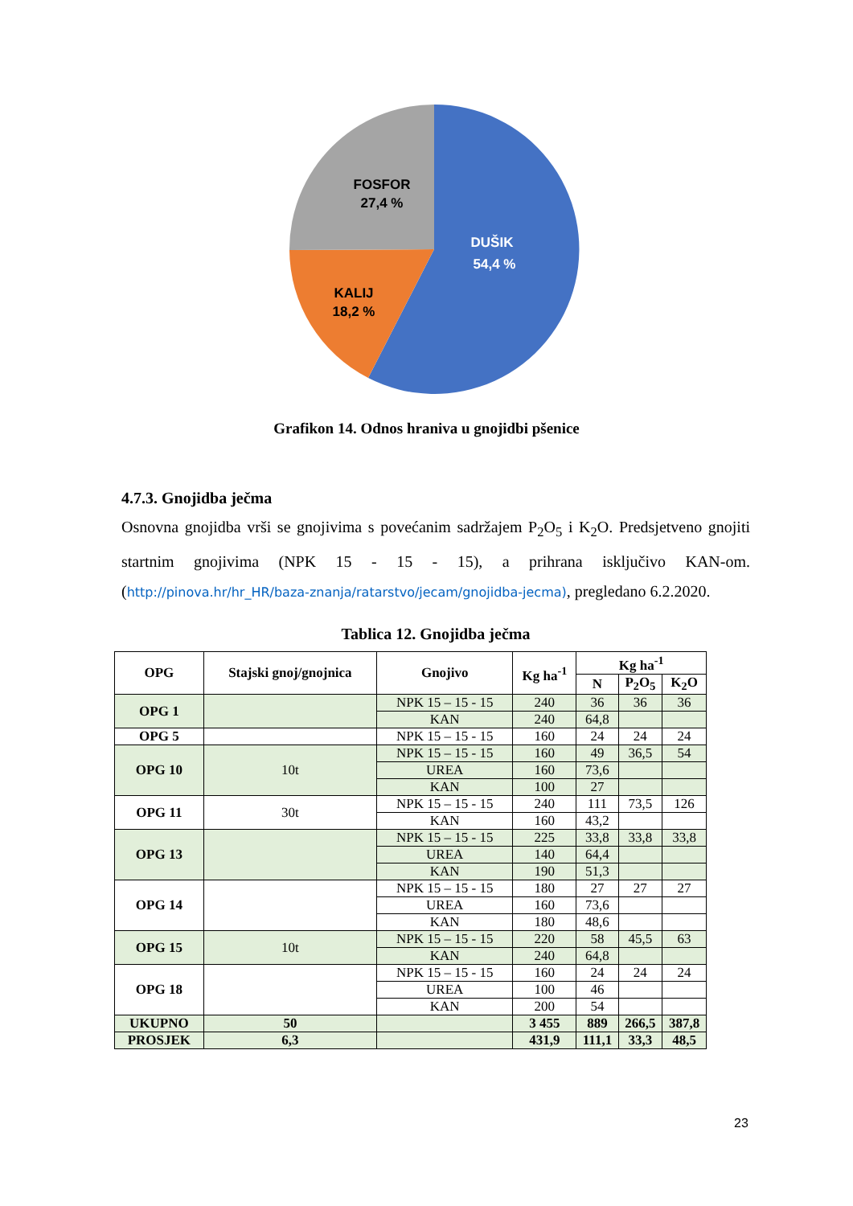FOSFOR
27,4 %
DUŠIK
54,4 %
KALIJ
18,2 %
Grafikon 14. Odnos hraniva u gnojidbi pšenice
4.7.3. Gnojidba ječma
Osnovna gnojidba vrši se gnojivima s povećanim sadržajem P<sub>2</sub>O<sub>5</sub> i K<sub>2</sub>O. Predsjetveno gnojiti startnim gnojivima (NPK 15 - 15 - 15), a prihrana isključivo KAN-om. (http://pinova.hr/hr_HR/baza-znanja/ratarstvo/jecam/gnojidba-jecma), pregledano 6.2.2020.
Tablica 12. Gnojidba ječma
| OPG | Stajski gnoj/gnojnica | Gnojivo | Kg ha<sup>-1</sup> | Kg ha<sup>-1</sup> | | |
| --- | --- | --- | --- | --- | --- | --- |
| | | | | N | P<sub>2</sub>O<sub>5</sub> | K<sub>2</sub>O |
| OPG 1 | | NPK 15 – 15 - 15 | 240 | 36 | 36 | 36 |
| | | KAN | 240 | 64,8 | | |
| OPG 5 | | NPK 15 – 15 - 15 | 160 | 24 | 24 | 24 |
| OPG 10 | 10t | NPK 15 – 15 - 15 | 160 | 49 | 36,5 | 54 |
| | | UREA | 160 | 73,6 | | |
| | | KAN | 100 | 27 | | |
| OPG 11 | 30t | NPK 15 – 15 - 15 | 240 | 111 | 73,5 | 126 |
| | | KAN | 160 | 43,2 | | |
| OPG 13 | | NPK 15 – 15 - 15 | 225 | 33,8 | 33,8 | 33,8 |
| | | UREA | 140 | 64,4 | | |
| | | KAN | 190 | 51,3 | | |
| OPG 14 | | NPK 15 – 15 - 15 | 180 | 27 | 27 | 27 |
| | | UREA | 160 | 73,6 | | |
| | | KAN | 180 | 48,6 | | |
| OPG 15 | 10t | NPK 15 – 15 - 15 | 220 | 58 | 45,5 | 63 |
| | | KAN | 240 | 64,8 | | |
| OPG 18 | | NPK 15 – 15 - 15 | 160 | 24 | 24 | 24 |
| | | UREA | 100 | 46 | | |
| | | KAN | 200 | 54 | | |
| UKUPNO | 50 | | 3 455 | 889 | 266,5 | 387,8 |
| PROSJEK | 6,3 | | 431,9 | 111,1 | 33,3 | 48,5 |
23